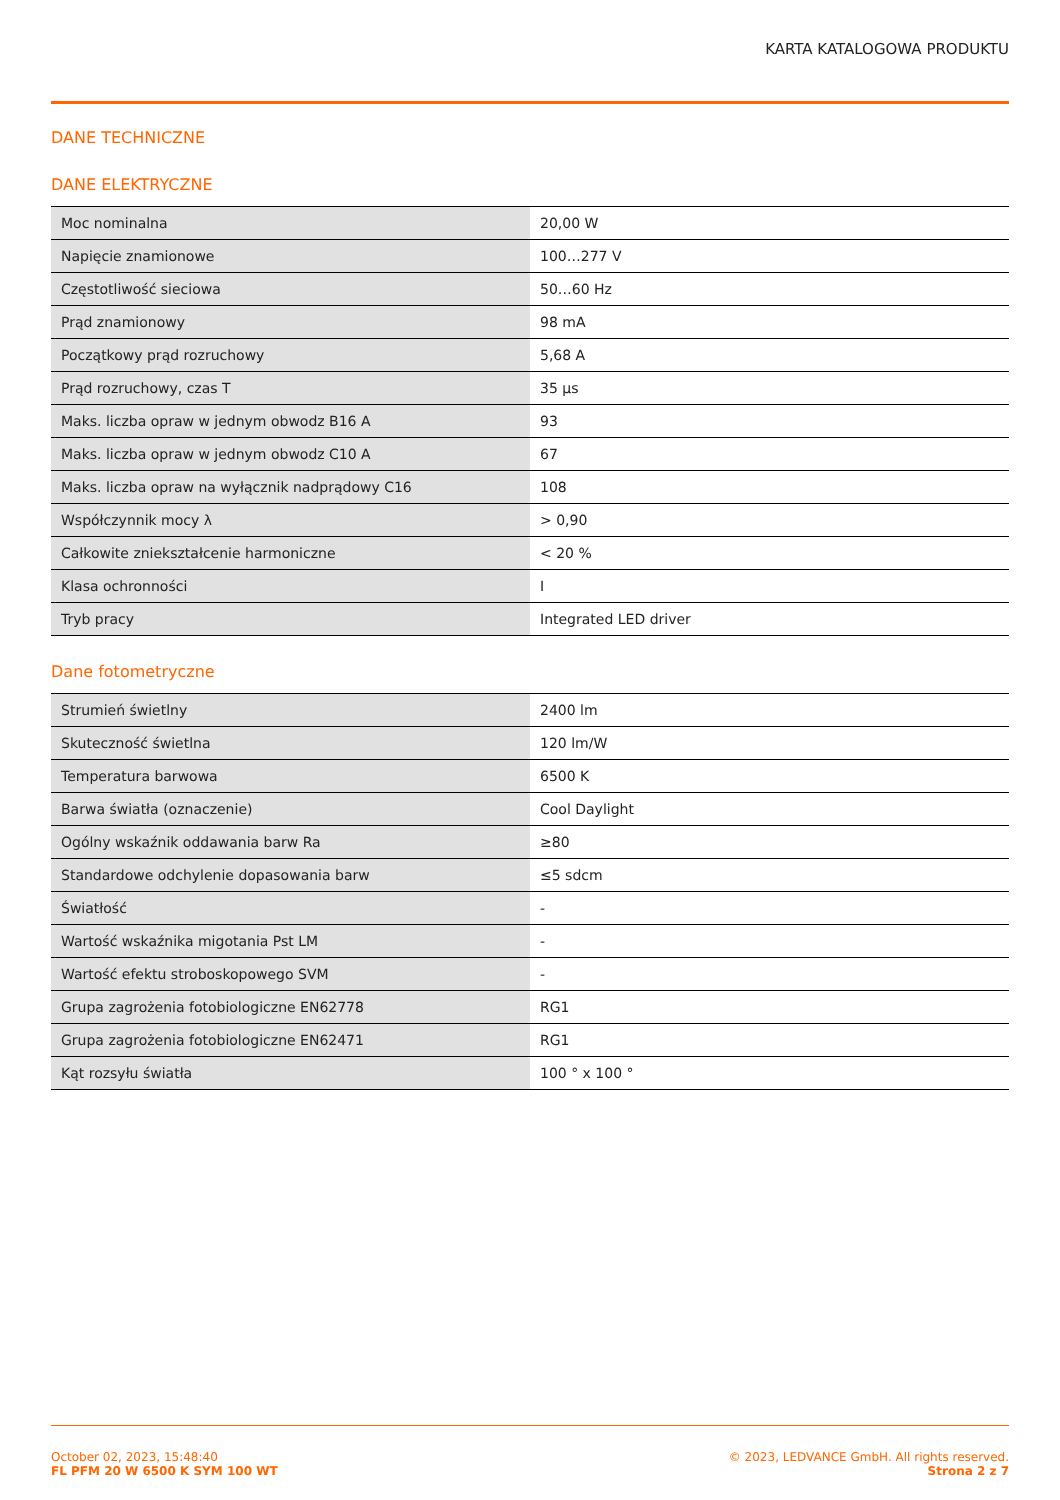KARTA KATALOGOWA PRODUKTU
DANE TECHNICZNE
DANE ELEKTRYCZNE
| Moc nominalna | 20,00 W |
| Napięcie znamionowe | 100…277 V |
| Częstotliwość sieciowa | 50…60 Hz |
| Prąd znamionowy | 98 mA |
| Początkowy prąd rozruchowy | 5,68 A |
| Prąd rozruchowy, czas T | 35 µs |
| Maks. liczba opraw w jednym obwodz B16 A | 93 |
| Maks. liczba opraw w jednym obwodz C10 A | 67 |
| Maks. liczba opraw na wyłącznik nadprądowy C16 | 108 |
| Współczynnik mocy λ | > 0,90 |
| Całkowite zniekształcenie harmoniczne | < 20 % |
| Klasa ochronności | I |
| Tryb pracy | Integrated LED driver |
Dane fotometryczne
| Strumień świetlny | 2400 lm |
| Skuteczność świetlna | 120 lm/W |
| Temperatura barwowa | 6500 K |
| Barwa światła (oznaczenie) | Cool Daylight |
| Ogólny wskaźnik oddawania barw Ra | ≥80 |
| Standardowe odchylenie dopasowania barw | ≤5 sdcm |
| Światłość | - |
| Wartość wskaźnika migotania Pst LM | - |
| Wartość efektu stroboskopowego SVM | - |
| Grupa zagrożenia fotobiologiczne EN62778 | RG1 |
| Grupa zagrożenia fotobiologiczne EN62471 | RG1 |
| Kąt rozsyłu światła | 100 ° x 100 ° |
October 02, 2023, 15:48:40
FL PFM 20 W 6500 K SYM 100 WT
© 2023, LEDVANCE GmbH. All rights reserved.
Strona 2 z 7